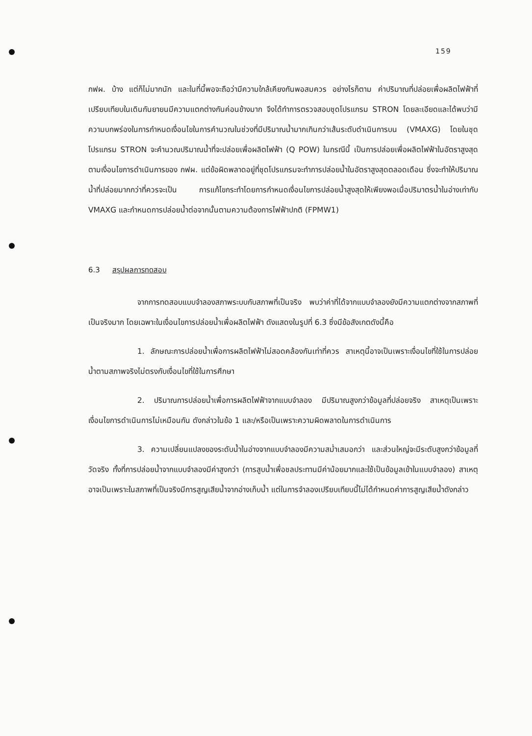159
กฟผ. บ้าง แต่ก็ไม่มากนัก และในที่นี้พอจะถือว่ามีความใกล้เคียงกันพอสมควร อย่างไรก็ตาม ค่าปริมาณที่ปล่อยเพื่อผลิตไฟฟ้าที่เปรียบเทียบในเดินกันยายนมีความแตกต่างกันค่อนข้างมาก จึงได้ทำการตรวจสอบชุดโปรแกรม STRON โดยละเอียดและได้พบว่ามีความบกพร่องในการกำหนดเงื่อนไขในการคำนวณในช่วงที่มีปริมาณน้ำมากเกินกว่าเส้นระดับดำเนินการบน (VMAXG) โดยในชุดโปรแกรม STRON จะคำนวณปริมาณน้ำที่จะปล่อยเพื่อผลิตไฟฟ้า (Q POW) ในกรณีนี้ เป็นการปล่อยเพื่อผลิตไฟฟ้าในอัตราสูงสุด ตามเงื่อนไขการดำเนินการของ กฟผ. แต่ข้อผิดพลาดอยู่ที่ชุดโปรแกรมจะทำการปล่อยน้ำในอัตราสูงสุดตลอดเดือน ซึ่งจะทำให้ปริมาณน้ำที่ปล่อยมากกว่าที่ควรจะเป็น การแก้ไขกระทำโดยการกำหนดเงื่อนไขการปล่อยน้ำสูงสุดให้เพียงพอเมื่อปริมาตรน้ำในอ่างเท่ากับ VMAXG และกำหนดการปล่อยน้ำต่อจากนั้นตามความต้องการไฟฟ้าปกติ (FPMW1)
6.3 สรุปผลการทดสอบ
จากการทดสอบแบบจำลองสภาพระบบกับสภาพที่เป็นจริง พบว่าค่าที่ได้จากแบบจำลองยังมีความแตกต่างจากสภาพที่เป็นจริงมาก โดยเฉพาะในเงื่อนไขการปล่อยน้ำเพื่อผลิตไฟฟ้า ดังแสดงในรูปที่ 6.3 ซึ่งมีข้อสังเกตดังนี้คือ
1. ลักษณะการปล่อยน้ำเพื่อการผลิตไฟฟ้าไม่สอดคล้องกันเท่าที่ควร สาเหตุนี้อาจเป็นเพราะเงื่อนไขที่ใช้ในการปล่อยน้ำตามสภาพจริงไม่ตรงกับเงื่อนไขที่ใช้ในการศึกษา
2. ปริมาณการปล่อยน้ำเพื่อการผลิตไฟฟ้าจากแบบจำลอง มีปริมาณสูงกว่าข้อมูลที่ปล่อยจริง สาเหตุเป็นเพราะเงื่อนไขการดำเนินการไม่เหมือนกัน ดังกล่าวในข้อ 1 และ/หรือเป็นเพราะความผิดพลาดในการดำเนินการ
3. ความเปลี่ยนแปลงของระดับน้ำในอ่างจากแบบจำลองมีความสม่ำเสมอกว่า และส่วนใหญ่จะมีระดับสูงกว่าข้อมูลที่วัดจริง ทั้งที่การปล่อยน้ำจากแบบจำลองมีค่าสูงกว่า (การสูบน้ำเพื่อชลประทานมีค่าน้อยมากและใช้เป็นข้อมูลเข้าในแบบจำลอง) สาเหตุอาจเป็นเพราะในสภาพที่เป็นจริงมีการสูญเสียน้ำจากอ่างเก็บน้ำ แต่ในการจำลองเปรียบเทียบนี้ไม่ได้กำหนดค่าการสูญเสียน้ำดังกล่าว